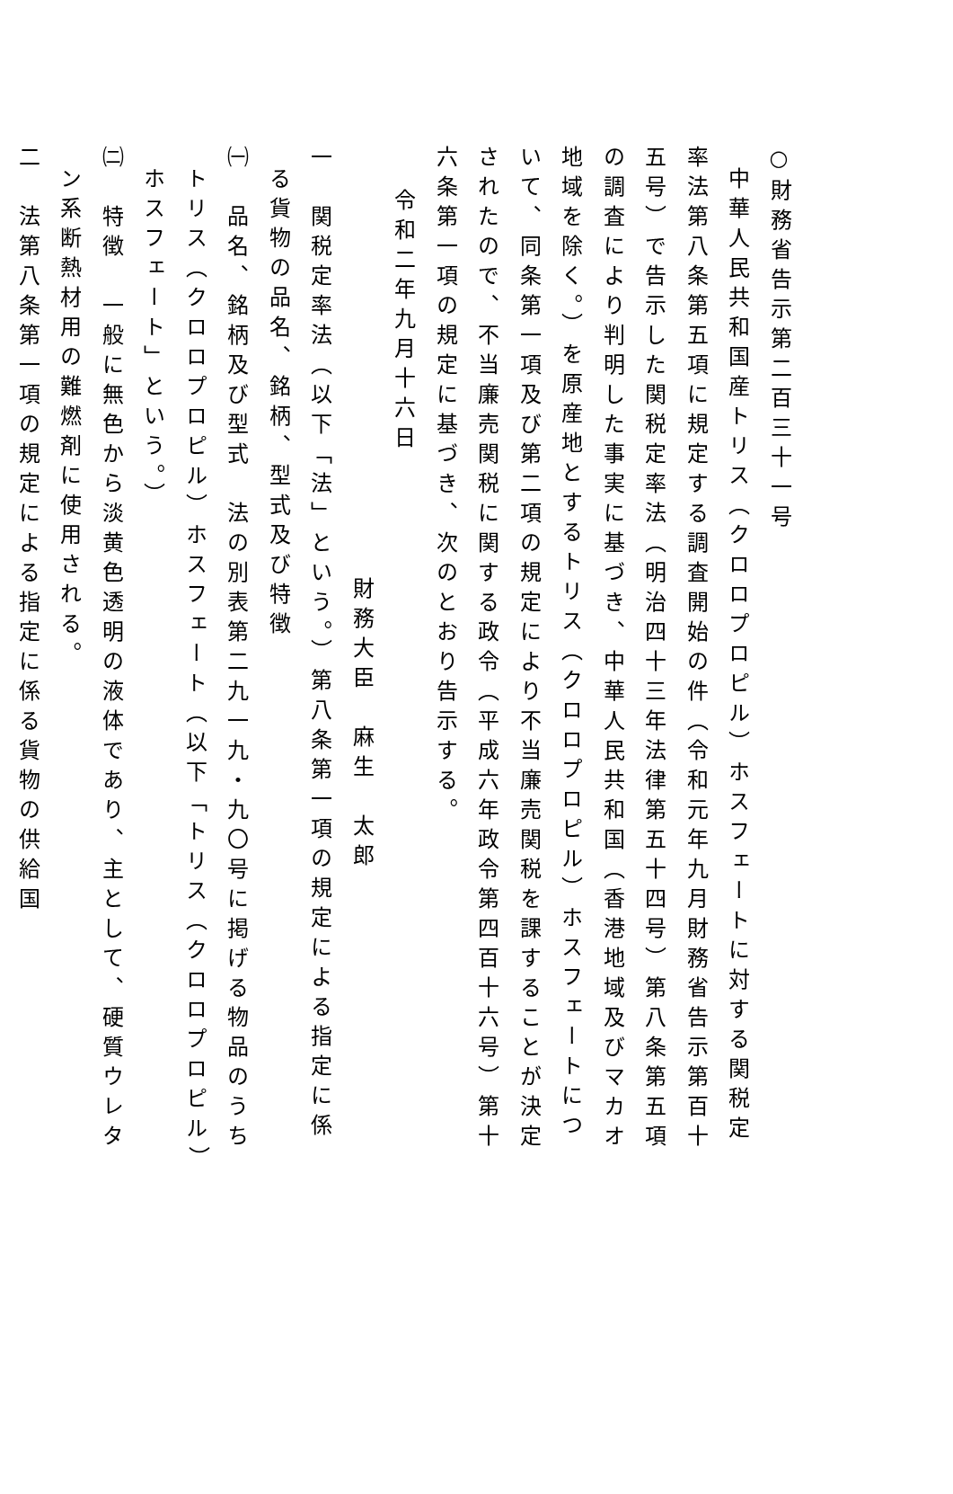○財務省告示第二百三十一号
中華人民共和国産トリス（クロロプロピル）ホスフェートに対する関税定率法第八条第五項に規定する調査開始の件（令和元年九月財務省告示第百十五号）で告示した関税定率法（明治四十三年法律第五十四号）第八条第五項の調査により判明した事実に基づき、中華人民共和国（香港地域及びマカオ地域を除く。）を原産地とするトリス（クロロプロピル）ホスフェートについて、同条第一項及び第二項の規定により不当廉売関税を課することが決定されたので、不当廉売関税に関する政令（平成六年政令第四百十六号）第十六条第一項の規定に基づき、次のとおり告示する。
令和二年九月十六日
財務大臣　麻生　太郎
一　関税定率法（以下「法」という。）第八条第一項の規定による指定に係る貨物の品名、銘柄、型式及び特徴
㈠　品名、銘柄及び型式　法の別表第二九一九・九〇号に掲げる物品のうちトリス（クロロプロピル）ホスフェート（以下「トリス（クロロプロピル）ホスフェート」という。）
㈡　特徴　一般に無色から淡黄色透明の液体であり、主として、硬質ウレタン系断熱材用の難燃剤に使用される。
二　法第八条第一項の規定による指定に係る貨物の供給国